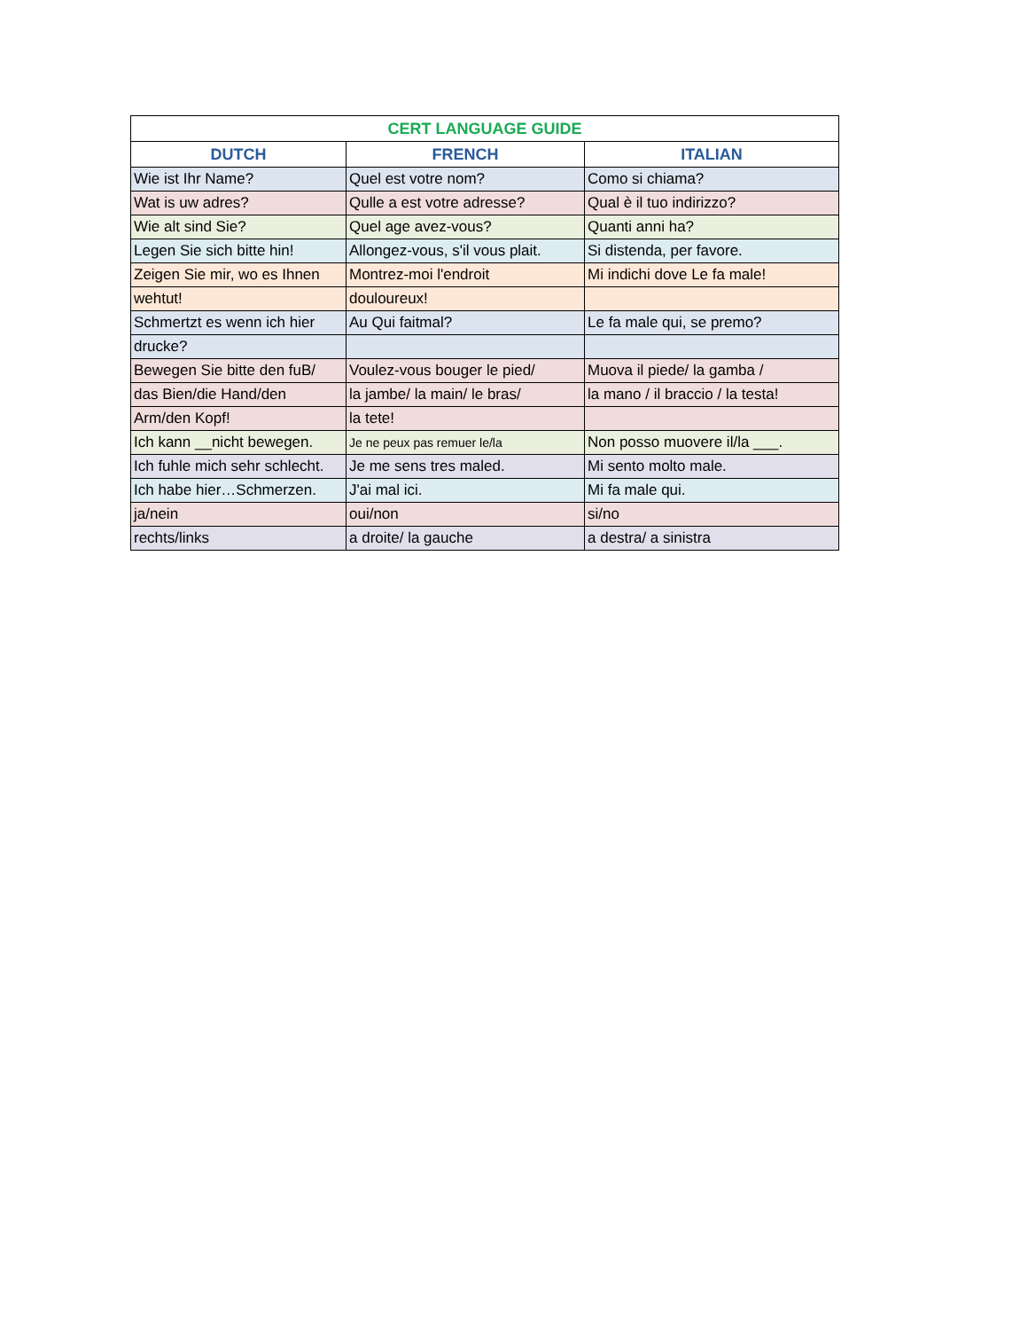| CERT LANGUAGE GUIDE | | |
| --- | --- | --- |
| DUTCH | FRENCH | ITALIAN |
| Wie ist Ihr Name? | Quel est votre nom? | Como si chiama? |
| Wat is uw adres? | Qulle a est votre adresse? | Qual è il tuo indirizzo? |
| Wie alt sind Sie? | Quel age avez-vous? | Quanti anni ha? |
| Legen Sie sich bitte hin! | Allongez-vous, s'il vous plait. | Si distenda, per favore. |
| Zeigen Sie mir, wo es Ihnen | Montrez-moi l'endroit | Mi indichi dove Le fa male! |
| wehtut! | douloureux! | |
| Schmertzt es wenn ich hier | Au Qui faitmal? | Le fa male qui, se premo? |
| drucke? | | |
| Bewegen Sie bitte den fuB/ | Voulez-vous bouger le pied/ | Muova il piede/ la gamba / |
| das Bien/die Hand/den | la jambe/ la main/ le bras/ | la mano / il braccio / la testa! |
| Arm/den Kopf! | la tete! | |
| Ich kann __nicht bewegen. | Je ne peux pas remuer le/la | Non posso muovere il/la ___. |
| Ich fuhle mich sehr schlecht. | Je me sens tres maled. | Mi sento molto male. |
| Ich habe hier…Schmerzen. | J'ai mal ici. | Mi fa male qui. |
| ja/nein | oui/non | si/no |
| rechts/links | a droite/ la gauche | a destra/ a sinistra |